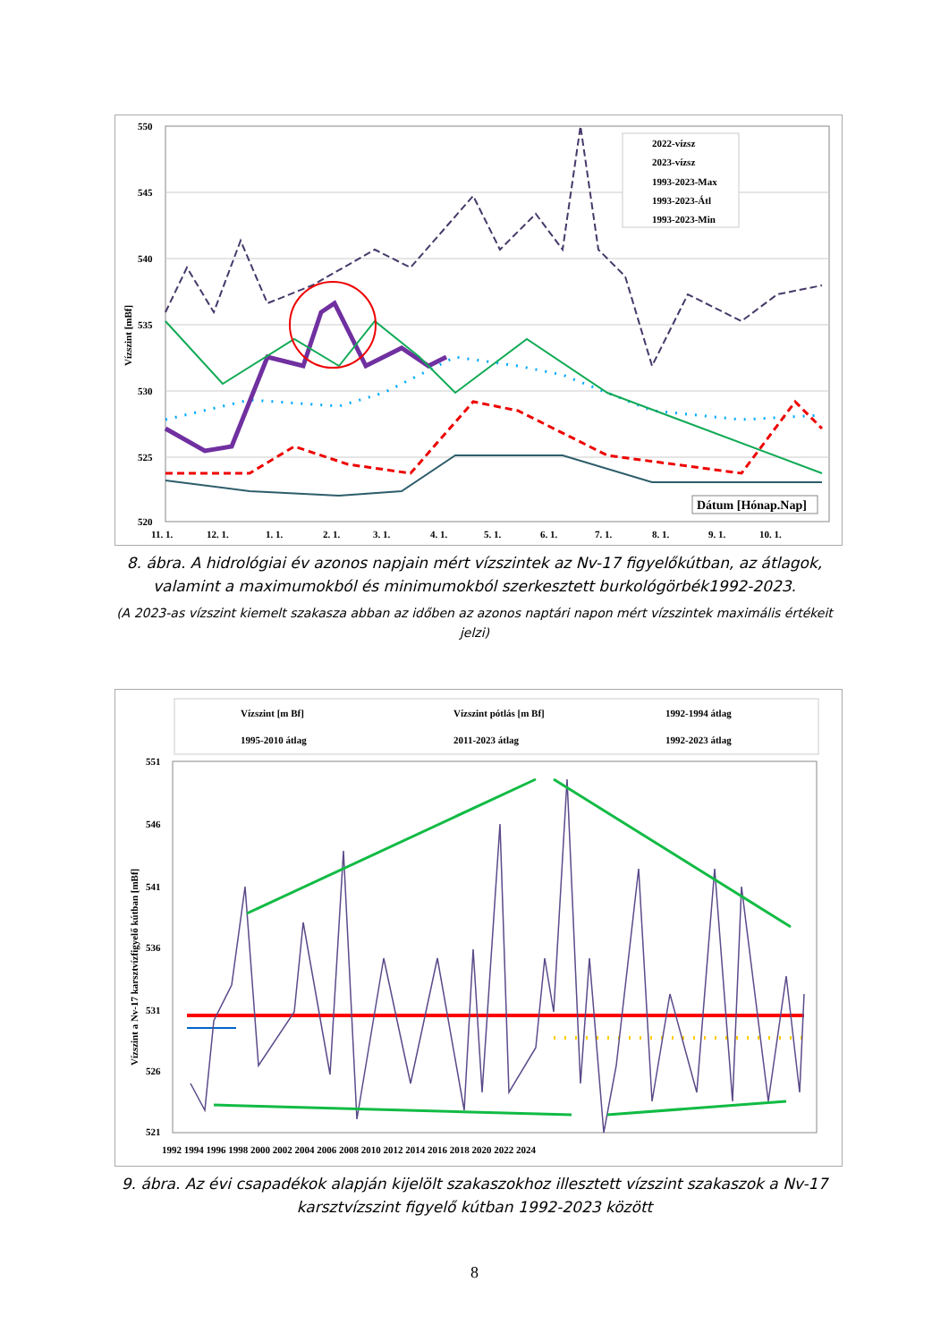550
545
540
535
530
525
520
11. 1.
12. 1.
1. 1.
2. 1.
3. 1.
4. 1.
5. 1.
6. 1.
7. 1.
8. 1.
9. 1.
10. 1.
Vízszint [mBf]
2022-vízsz
2023-vízsz
1993-2023-Max
1993-2023-Átl
1993-2023-Min
Dátum [Hónap.Nap]
8. ábra. A hidrológiai év azonos napjain mért vízszintek az Nv-17 figyelőkútban, az átlagok, valamint a maximumokból és minimumokból szerkesztett burkológörbék1992-2023.
(A 2023-as vízszint kiemelt szakasza abban az időben az azonos naptári napon mért vízszintek maximális értékeit jelzi)
Vízszint [m Bf]
Vízszint pótlás [m Bf]
1992-1994 átlag
1995-2010 átlag
2011-2023 átlag
1992-2023 átlag
551
546
541
536
531
526
521
1992 1994 1996 1998 2000 2002 2004 2006 2008 2010 2012 2014 2016 2018 2020 2022 2024
Vízszint a Nv-17 karsztvízfigyelő kútban [mBf]
9. ábra. Az évi csapadékok alapján kijelölt szakaszokhoz illesztett vízszint szakaszok a Nv-17 karsztvízszint figyelő kútban 1992-2023 között
8